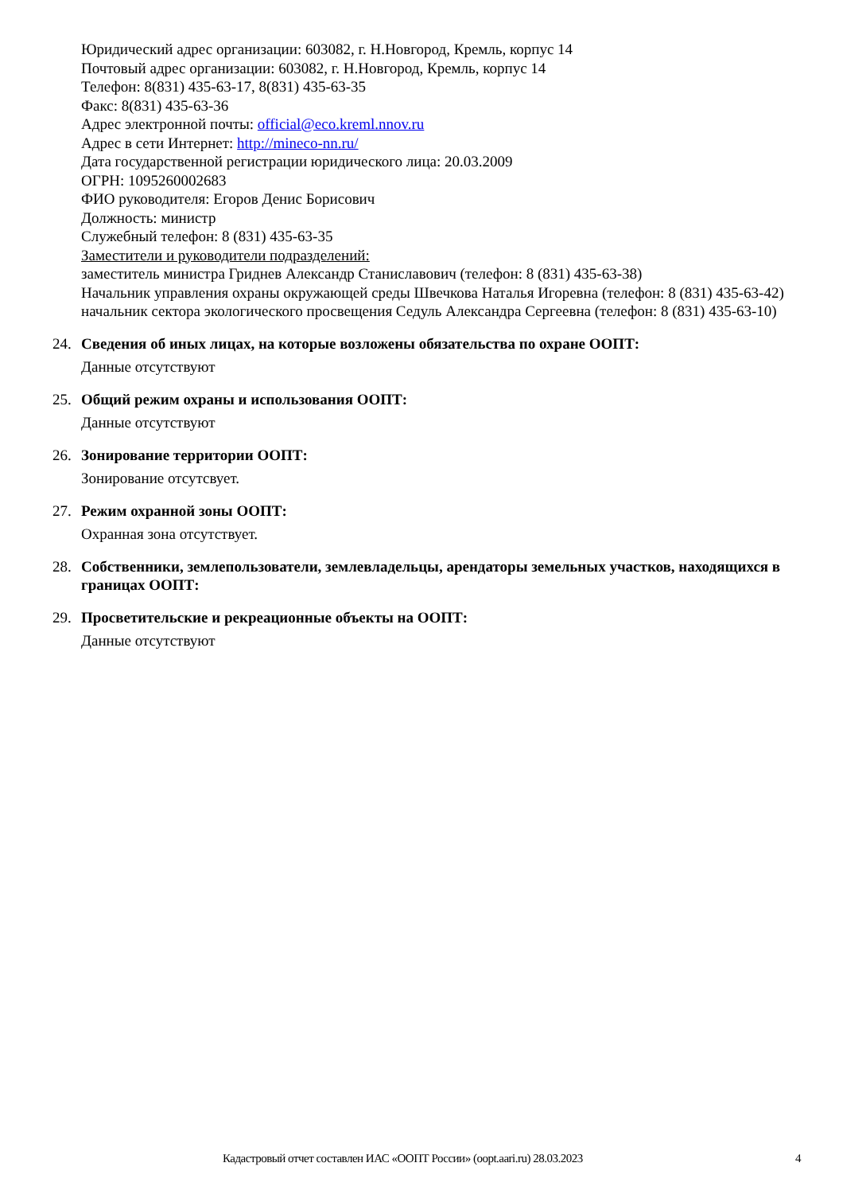Юридический адрес организации: 603082, г. Н.Новгород, Кремль, корпус 14
Почтовый адрес организации: 603082, г. Н.Новгород, Кремль, корпус 14
Телефон: 8(831) 435-63-17, 8(831) 435-63-35
Факс: 8(831) 435-63-36
Адрес электронной почты: official@eco.kreml.nnov.ru
Адрес в сети Интернет: http://mineco-nn.ru/
Дата государственной регистрации юридического лица: 20.03.2009
ОГРН: 1095260002683
ФИО руководителя: Егоров Денис Борисович
Должность: министр
Служебный телефон: 8 (831) 435-63-35
Заместители и руководители подразделений:
заместитель министра Гриднев Александр Станиславович (телефон: 8 (831) 435-63-38)
Начальник управления охраны окружающей среды Швечкова Наталья Игоревна (телефон: 8 (831) 435-63-42)
начальник сектора экологического просвещения Седуль Александра Сергеевна (телефон: 8 (831) 435-63-10)
24. Сведения об иных лицах, на которые возложены обязательства по охране ООПТ:
Данные отсутствуют
25. Общий режим охраны и использования ООПТ:
Данные отсутствуют
26. Зонирование территории ООПТ:
Зонирование отсутсвует.
27. Режим охранной зоны ООПТ:
Охранная зона отсутствует.
28. Собственники, землепользователи, землевладельцы, арендаторы земельных участков, находящихся в границах ООПТ:
29. Просветительские и рекреационные объекты на ООПТ:
Данные отсутствуют
Кадастровый отчет составлен ИАС «ООПТ России» (oopt.aari.ru) 28.03.2023 4